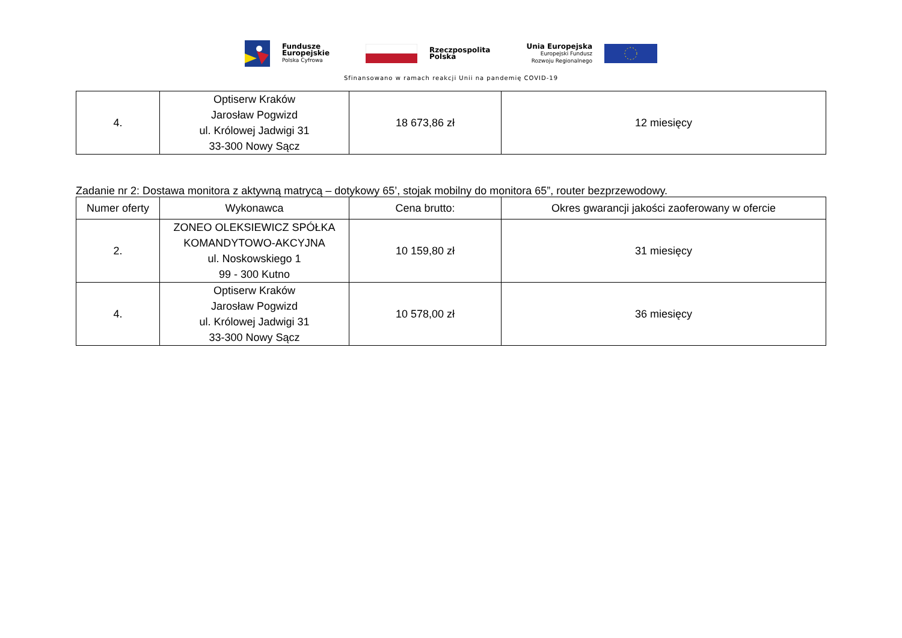Fundusze
Europejskie
Polska Cyfrowa
Rzeczpospolita
Polska
Unia Europejska
Europejski Fundusz
Rozwoju Regionalnego
Sfinansowano w ramach reakcji Unii na pandemię COVID-19
| 4. | Optiserw Kraków Jarosław Pogwizd ul. Królowej Jadwigi 31 33-300 Nowy Sącz | 18 673,86 zł | 12 miesięcy |
Zadanie nr 2: Dostawa monitora z aktywną matrycą – dotykowy 65’, stojak mobilny do monitora 65”, router bezprzewodowy.
| Numer oferty | Wykonawca | Cena brutto: | Okres gwarancji jakości zaoferowany w ofercie |
| 2. | ZONEO OLEKSIEWICZ SPÓŁKA KOMANDYTOWO-AKCYJNA ul. Noskowskiego 1 99 - 300 Kutno | 10 159,80 zł | 31 miesięcy |
| 4. | Optiserw Kraków Jarosław Pogwizd ul. Królowej Jadwigi 31 33-300 Nowy Sącz | 10 578,00 zł | 36 miesięcy |